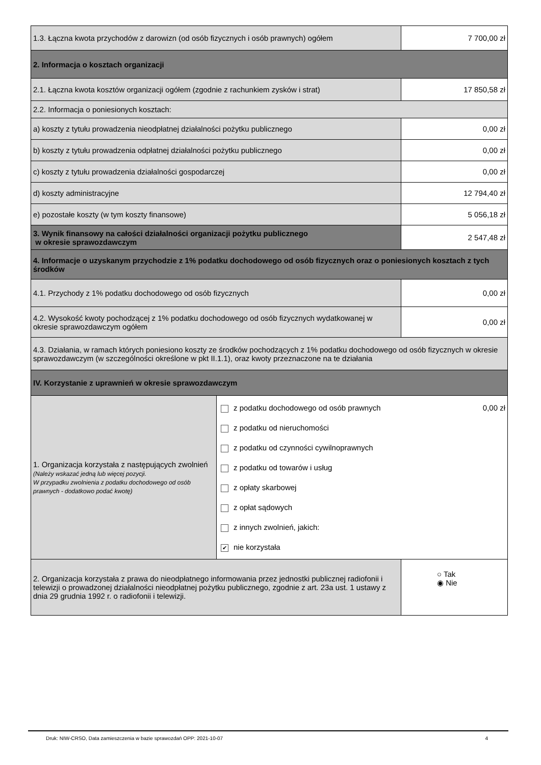| 1.3. Łączna kwota przychodów z darowizn (od osób fizycznych i osób prawnych) ogółem | | 7 700,00 zł |
| 2. Informacja o kosztach organizacji | | |
| 2.1. Łączna kwota kosztów organizacji ogółem (zgodnie z rachunkiem zysków i strat) | | 17 850,58 zł |
| 2.2. Informacja o poniesionych kosztach: | | |
| a) koszty z tytułu prowadzenia nieodpłatnej działalności pożytku publicznego | | 0,00 zł |
| b) koszty z tytułu prowadzenia odpłatnej działalności pożytku publicznego | | 0,00 zł |
| c) koszty z tytułu prowadzenia działalności gospodarczej | | 0,00 zł |
| d) koszty administracyjne | | 12 794,40 zł |
| e) pozostałe koszty (w tym koszty finansowe) | | 5 056,18 zł |
| 3. Wynik finansowy na całości działalności organizacji pożytku publicznego w okresie sprawozdawczym | | 2 547,48 zł |
| 4. Informacje o uzyskanym przychodzie z 1% podatku dochodowego od osób fizycznych oraz o poniesionych kosztach z tych środków | | |
| 4.1. Przychody z 1% podatku dochodowego od osób fizycznych | | 0,00 zł |
| 4.2. Wysokość kwoty pochodzącej z 1% podatku dochodowego od osób fizycznych wydatkowanej w okresie sprawozdawczym ogółem | | 0,00 zł |
| 4.3. Działania, w ramach których poniesiono koszty ze środków pochodzących z 1% podatku dochodowego od osób fizycznych w okresie sprawozdawczym (w szczególności określone w pkt II.1.1), oraz kwoty przeznaczone na te działania | | |
| IV. Korzystanie z uprawnień w okresie sprawozdawczym | | |
| 1. Organizacja korzystała z następujących zwolnień (Należy wskazać jedną lub więcej pozycji. W przypadku zwolnienia z podatku dochodowego od osób prawnych - dodatkowo podać kwotę) | z podatku dochodowego od osób prawnych 0,00 zł z podatku od nieruchomości z podatku od czynności cywilnoprawnych z podatku od towarów i usług z opłaty skarbowej z opłat sądowych z innych zwolnień, jakich: ✔ nie korzystała | |
| 2. Organizacja korzystała z prawa do nieodpłatnego informowania przez jednostki publicznej radiofonii i telewizji o prowadzonej działalności nieodpłatnej pożytku publicznego, zgodnie z art. 23a ust. 1 ustawy z dnia 29 grudnia 1992 r. o radiofonii i telewizji. | | ○ Tak ◉ Nie |
Druk: NIW-CRSO, Data zamieszczenia w bazie sprawozdań OPP: 2021-10-07 4